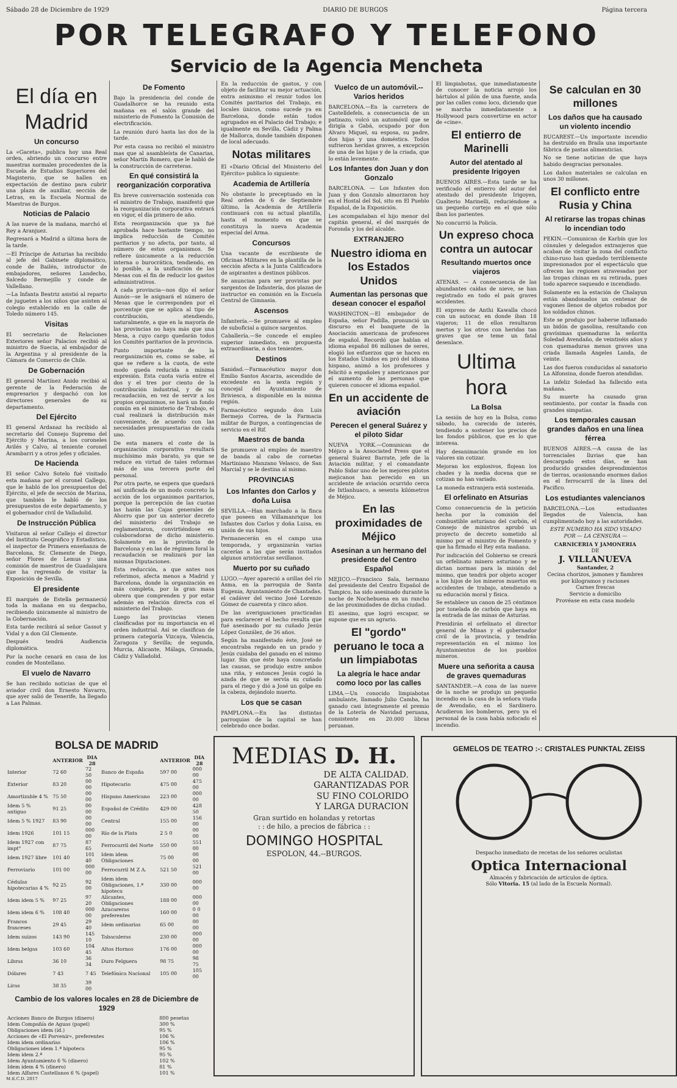Sábado 28 de Diciembre de 1929 DIARIO DE BURGOS Página tercera
POR TELEGRAFO Y TELEFONO
Servicio de la Agencia Mencheta
El día en Madrid
Un concurso
La «Gaceta», publica hoy una Real orden, abriendo un concurso entre maestras normales procedentes de la Escuela de Estudios Superiores del Magisterio, que se hallen en expectación de destino para cubrir una plaza de auxiliar, sección de Letras, en la Escuela Normal de Maestras de Burgos.
Noticias de Palacio
A las nueve de la mañana, marchó el Rey a Aranjuez.
Regresará a Madrid a última hora de la tarde.
—El Príncipe de Asturias ha recibido al jefe del Gabinete diplomático, conde de Bailén, introductor de embajadores, señores Landecho, Salcedo Bermejillo y conde de Vallellano.
—La Infanta Beatriz asistió al reparto de juguetes a los niños que asisten al colegio establecido en la calle de Toledo número 145.
Visitas
El secretario de Relaciones Exteriores señor Palacios recibió al ministro de Suecia, al embajador de la Argentina y al presidente de la Cámara de Comercio de Chile.
De Gobernación
El general Martínez Anido recibió al gerente de la Federación de empresarios y despachó con los directores generales de su departamento.
Del Ejército
El general Ardanaz ha recibido al secretario del Consejo Supremo del Ejército y Marina, a los coroneles Avilés y Calvo, al teniente coronel Arambarri y a otros jefes y oficiales.
De Hacienda
El señor Calvo Sotelo fué visitado esta mañana por el coronel Gallego, que le habló de los presupuestos del Ejército, el jefe de sección de Marina, que también le habló de los presupuestos de este departamento, y el gobernador civil de Valladolid.
De Instrucción Pública
Visitaron al señor Callejo el director del Instituto Geográfico y Estadístico, el inspector de Primera enseñanza de Barcelona, Sr. Clemente de Diego, señor Flores de Lemus y una comisión de maestros de Guadalajara que ha regresado de visitar la Exposición de Sevilla.
El presidente
El marqués de Estella permaneció toda la mañana en su despacho, recibiendo únicamente al ministro de la Gobernación.
Esta tarde recibirá al señor Gassot y Vidal y a don Gil Clemente.
Después tendrá Audiencia diplomática.
Por la noche cenará en casa de los condes de Montellano.
El vuelo de Navarro
Se han recibido noticias de que el aviador civil don Ernesto Navarro, que ayer salió de Tenerife, ha llegado a Las Palmas.
De Fomento
Bajo la presidencia del conde de Guadalhorce se ha reunido esta mañana en el salón grande del ministerio de Fomento la Comisión de electrificación.
La reunión duró hasta las dos de la tarde.
Por esta causa no recibió el ministro mas que al asambleísta de Canarias, señor Martín Romero, que le habló de la construcción de carreteras.
En qué consistirá la reorganización corporativa
En breve conversación sostenida con el ministro de Trabajo, manifestó que la reorganización corporativa entrará en vigor, el día primero de año.
Esta reorganización que ya fué aprobada hace bastante tiempo, no implica reducción de Comités paritarios y no afecta, por tanto, al número de estos organismos. Se refiere únicamente a la reducción interna o burocrática, tendiendo, en lo posible, a la unificación de las Mesas con el fin de reducir los gastos administrativos.
A cada provincia—nos dijo el señor Aunós—se le asignará el número de Mesas que le corresponden por el porcentaje que se aplica al tipo de contribución, atendiendo, naturalmente, a que en la mayoría de las provincias no haya más que una Mesa, a cuyo cargo quedarán todos los Comités paritarios de la provincia.
Punto importante de la reorganización es, como se sabe, el que se refiere a la cuota, de este modo queda reducida a mínima expresión. Esta cuota varía entre el dos y el tres por ciento de la contribución industrial, y de su recaudación, en vez de servir a los propios organismos, se hará un fondo común en el ministerio de Trabajo, el cual realizará la distribución más conveniente, de acuerdo con las necesidades presupuestarias de cada uno.
De esta manera el coste de la organización corporativa resultará muchísimo más barato, ya que se reduce en virtud de tales reformas más de una tercera parte del personal.
Por otra parte, se espera que quedará así unificada de un modo concreto la acción de los organismos paritarios, porque la percepción de las cuotas las harán las Cajas generales de Ahorro que por un anterior decreto del ministerio del Trabajo se reglamentaron, convirtiéndose en colaboradoras de dicho ministerio. Solamente en la provincia de Barcelona y en las de régimen foral la recaudación se realizará por las mismas Diputaciones.
Esta reducción, a que antes nos referimos, afecta menos a Madrid y Barcelona, donde la organización es más completa, por la gran masa obrera que comprenden y por estar además en relación directa con el ministerio del Trabajo.
Luego las provincias vienen clasificadas por su importancia en el orden industrial. Así se clasifican de primera categoría Vizcaya, Valencia, Zaragoza y Sevilla; de segunda, Murcia, Alicante, Málaga, Granada, Cádiz y Valladolid.
En la reducción de gastos, y con objeto de facilitar su mejor actuación, entra asimismo el reunir todos los Comités paritarios del Trabajo, en locales únicos, como sucede ya en Barcelona, donde están todos agrupados en el Palacio del Trabajo; e igualmente en Sevilla, Cádiz y Palma de Mallorca, donde también disponen de local adecuado.
Notas militares
El «Diario Oficial del Ministerio del Ejército» publica lo siguiente:
Academia de Artillería
No obstante lo preceptuado en la Real orden de 6 de Septiembre último, la Academia de Artillería continuará con su actual plantilla, hasta el momento en que se constituya la nueva Academia especial del Arma.
Concursos
Una vacante de escribiente de Oficinas Militares en la plantilla de la sección afecta a la Junta Calificadora de aspirantes a destinos públicos.
Se anuncian para ser provistas por sargentos de Infantería, dos plazas de instructor en comisión en la Escuela Central de Gimnasia.
Ascensos
Infantería.—Se promueve al empleo de suboficial a quince sargentos.
Caballería.—Se concede el empleo superior inmediato, en propuesta extraordinaria, a dos tenientes.
Destinos
Sanidad.—Farmacéutico mayor don Emilio Santos Ascarza, ascendido de excedente en la sexta región y concejal del Ayuntamiento de Briviesca, a disponible en la misma región.
Farmacéutico segundo don Luis Bermejo Correa, de la Farmacia militar de Burgos, a contingencias de servicio en el Rif.
Maestros de banda
Se promueve al empleo de maestro de banda al cabo de cornetas Martiniano Manzano Velasco, de San Marcial y se le destina al mismo.
PROVINCIAS
Los Infantes don Carlos y doña Luisa
SEVILLA.—Han marchado a la finca que poseen en Villamanrique los Infantes don Carlos y doña Luisa, en unión de sus hijos.
Permanecerán en el campo una temporada, y organizarán varias cacerías a las que serán invitados algunos aristócratas sevillanos.
Muerto por su cuñado
LUGO.—Ayer apareció a orillas del río Asma, en la parroquia de Santa Eugenia, Ayuntamiento de Chantadas, el cadáver del vecino José Lorenzo Gómez de cuarenta y cinco años.
De las averiguaciones practicadas para esclarecer el hecho resulta que fué asesinado por su cuñado Jesús López González, de 36 años.
Según ha manifestado éste, José se encontraba regando en un prado y Jesús cuidaba del ganado en el mismo lugar. Sin que éste haya concretado las causas, se produjo entre ambos una riña, y entonces Jesús cogió la azada de que se servía su cuñado para el riego y dió a José un golpe en la cabeza, dejándolo muerto.
Los que se casan
PAMPLONA.—En las distintas parroquias de la capital se han celebrado once bodas.
Vuelco de un automóvil.--Varios heridos
BARCELONA.—En la carretera de Castelldefels, a consecuencia de un patinazo, volcó un automóvil que se dirigía a Gabá, ocupado por don Alvaro Miquel, su esposa, su padre, dos hijas y una doméstica. Todos sufrieron heridas graves, a excepción de una de las hijas y de la criada, que lo están levemente.
Los Infantes don Juan y don Gonzalo
BARCELONA. — Los Infantes don Juan y don Gonzalo almorzaron hoy en el Hostal del Sol, sito en El Pueblo Español, de la Exposición.
Les acompañaban el hijo menor del capitán general, el del marqués de Foronda y los del alcalde.
EXTRANJERO
Nuestro idioma en los Estados Unidos
Aumentan las personas que desean conocer el español
WASHINGTON.—El embajador de España, señor Padilla, pronunció un discurso en el banquete de la Asociación americana de profesores de español. Recordó que hablan el idioma español 86 millones de seres, elogió los esfuerzos que se hacen en los Estados Unidos en pró del idioma hispano, animó a los profesores y felicitó a españoles y americanos por el aumento de las personas que quieren conocer el idioma español.
En un accidente de aviación
Perecen el general Suárez y el piloto Sidar
NUEVA YORK.—Comunican de Méjico a la Associated Press que el general Suárez Barrate, jefe de la Aviación militar, y el comandante Pablo Sidar uno de los mejores pilotos mejicanos han perecido en un accidente de aviación ocurrido cerca de Ixtlanhuaco, a sesenta kilómetros de Méjico.
En las proximidades de Méjico
Asesinan a un hermano del presidente del Centro Español
MEJICO.—Francisco Sala, hermano del presidente del Centro Español de Tampico, ha sido asesinado durante la noche de Nochebuena en un rancho de las proximidades de dicha ciudad.
El asesino, que logró escapar, se supone que es un agrario.
El "gordo" peruano le toca a un limpiabotas
La alegría le hace andar como loco por las calles
LIMA.—Un conocido limpiabotas ambulante, llamado Julio Camba, ha ganado casi íntegramente el premio de la Lotería de Navidad peruana, consistente en 20.000 libras peruanas.
El limpiabotas, que inmediatamente de conocer la noticia arrojó los bártulos al pilón de una fuente, anda por las calles como loco, diciendo que se marcha inmediatamente a Hollywood para convertirse en actor de «cine».
El entierro de Marinelli
Autor del atentado al presidente Irigoyen
BUENOS AIRES.—Esta tarde se ha verificado el entierro del autor del atentado del presidente Irigoyen, Gualterio Marinelli, reduciéndose a un pequeño cortejo en el que sólo iban los parientes.
No concurrió la Policía.
Un expreso choca contra un autocar
Resultando muertos once viajeros
ATENAS. — A consecuencia de las abundantes caídas de nieve, se han registrado en todo el país graves accidentes.
El expreso de Anthi Kawalla chocó con un autocar, en donde iban 18 viajeros; 11 de ellos resultaron mertos y los otros con heridas tan graves que se teme un fatal desenlace.
Ultima hora
La Bolsa
La sesión de hoy en la Bolsa, como sábado, ha carecido de interés, tendiendo a sostener los precios de los fondos públicos, que es lo que interesa.
Hay desanimación grande en los valores sin cotizar.
Mejoran los explosivos, flojean los chades y la media docena que se cotizan no han variado.
La moneda extranjera está sostenida.
El orfelinato en Atsurias
Como consecuencia de la petición hecha por la comisión del combustible asturiano del carbón, el Consejo de ministros aprobó un proyecto de decreto sometido al mismo por el ministro de Fomento y que ha firmado el Rey esta mañana.
Por indicación del Gobierno se creará un orfelinato minero asturiano y se dictan normas para la misión del mismo, que tendrá por objeto acoger a los hijos de los mineros muertos en accidentes de trabajo, atendiendo a su educación moral y física.
Se establece un canon de 25 céntimos por tonelada de carbón que haya en la entrada de las minas de Asturias.
Presidirán el orfelinato el director general de Minas y el gobernador civil de la provincia, y tendrán representación en el mismo los Ayuntamientos de los pueblos mineros.
Muere una señorita a causa de graves quemaduras
SANTANDER.—A cosa de las nueve de la noche se produjo un pequeño incendio en la casa de la señora viuda de Avendaño, en el Sardinero. Acudieron los bomberos, pero ya el personal de la casa había sofocado el incendio.
Se calculan en 30 millones
Los daños que ha causado un violento incendio
BUCAREST.—Un importante incendio ha destruído en Braila una importante fábrica de pastas alimenticias.
No se tiene noticias de que haya habido desgracias personales.
Los daños materiales se calculan en unos 30 millones.
El conflicto entre Rusia y China
Al retirarse las tropas chinas lo incendian todo
PEKIN.—Comunican de Karbín que los cónsules y delegados extranjeros que acaban de visitar la zona del conflicto chino-ruso han quedado terriblemente impresionados por el espectáculo que ofrecen las regiones atravesadas por las tropas chinas en su retirada, pues todo aparece saqueado e incendiado.
Solamente en la estación de Chalayun están abandonados un centenar de vagones llenos de objetos robados por los soldados chinos.
Este se produjo por haberse inflamado un bidón de gasolina, resultando con gravísimas quemaduras la señorita Soledad Avendaño, de veintiséis años y con quemaduras menos graves una criada llamada Angeles Landa, de veinte.
Las dos fueron conducidas al sanatorio La Alfonsina, donde fueron atendidas.
La infeliz Soledad ha fallecido esta mañana.
Su muerte ha causado gran sentimiento, por contar la finada con grandes simpatías.
Los temporales causan grandes daños en una línea férrea
BUENOS AIRES.—A causa de las torrenciales lluvias que han descargado estos días, se han producido grandes desprendimientos de tierras, ocasionando enormes daños en el ferrocarril de la línea del Pacífico.
Los estudiantes valencianos
BARCELONA.—Los estudiantes llegados de Valencia, han cumplimentado hoy a las autoridades.
ESTE NUMERO HA SIDO VISADO POR — LA CENSURA —
CARNICERIA Y JAMONERIA
DE
J. VILLANUEVA
Santander, 2
Cecina chorizos, jamones y fiambres por kilogramos y raciones
Carnes frescas
Servicio a domicilio
Provéase en esta casa modelo
BOLSA DE MADRID
| | ANTERIOR | DIA 28 | | ANTERIOR | DIA 28 |
| --- | --- | --- | --- | --- | --- |
| Interior | 72 60 | 72 50 | Banco de España | 597 00 | 000 00 |
| Exterior | 83 20 | 00 00 | Hipotecario | 475 00 | 475 00 |
| Amortizable 4 % | 75 50 | 00 00 | Hispano Americano | 223 00 | 000 00 |
| Idem 5 % antiguo | 91 25 | 00 00 | Español de Crédito | 429 00 | 428 50 |
| Idem 5 % 1927 | 83 90 | 00 00 | Central | 155 00 | 156 00 |
| Idem 1926 | 101 15 | 000 00 | Río de la Plata | 2 5 0 | 00 00 |
| Idem 1927 con impt° | 87 75 | 87 65 | Ferrocarril del Norte | 550 00 | 551 00 |
| Idem 1927 libre | 101 40 | 101 40 | Idem idem Obligaciones | 75 00 | 00 00 |
| Ferroviario | 101 00 | 000 00 | Ferrocarril M Z A. | 521 50 | 521 00 |
| Cédulas hipotecarias 4 % | 92 25 | 92 00 | Idem idem Obligaciones, 1.ª hipoteca | 330 00 | 000 00 |
| Idem idem 5 % | 97 25 | 97 20 | Alicantes, Obligaciones | 188 00 | 000 00 |
| Idem idem 6 % | 108 40 | 000 00 | Azucareras preferentes | 160 00 | 0 0 00 |
| Francos franceses | 29 45 | 29 40 | Idem ordinarias | 65 00 | 00 00 |
| Idem suizos | 143 90 | 145 10 | Tabacaleras | 230 00 | 000 00 |
| Idem belgas | 103 60 | 104 45 | Altos Hornos | 176 00 | 000 00 |
| Libras | 36 10 | 36 34 | Duro Felguera | 98 75 | 98 75 |
| Dólares | 7 43 | 7 45 | Telefónica Nacional | 105 00 | 105 00 |
| Liras | 38 35 | 39 00 | | | |
Cambio de los valores locales en 28 de Diciembre de 1929
| Acciones Banco de Burgos (dinero) | 800 pesetas |
| Idem Compañía de Aguas (papel) | 300 % |
| Obligaciones idem (íd.) | 95 % |
| Acciones de «El Porvenir», preferentes | 106 % |
| Idem idem ordinarias | 106 % |
| Obligaciones idem 1.ª hipoteca | 95 % |
| Idem idem 2.ª | 95 % |
| Idem Ayuntamiento 6 % (dinero) | 102 % |
| Idem idem 4 % (dinero) | 81 % |
| Idem Alfares Castellanos 6 % (papel) | 101 % |
MEDIAS D. H.
DE ALTA CALIDAD.
GARANTIZADAS POR
SU FINO COLORIDO
Y LARGA DURACION
Gran surtido en holandas y retortas
: : de hilo, a precios de fábrica : :
DOMINGO HOSPITAL
ESPOLON, 44.--BURGOS.
GEMELOS DE TEATRO :-: CRISTALES PUNKTAL ZEISS
Despacho inmediato de recetas de los señores oculistas
Optica Internacional
Almacén y fabricación de artículos de óptica.
Sólo Vitoria. 15 (al lado de la Escuela Normal).
M.E.C.D. 2017